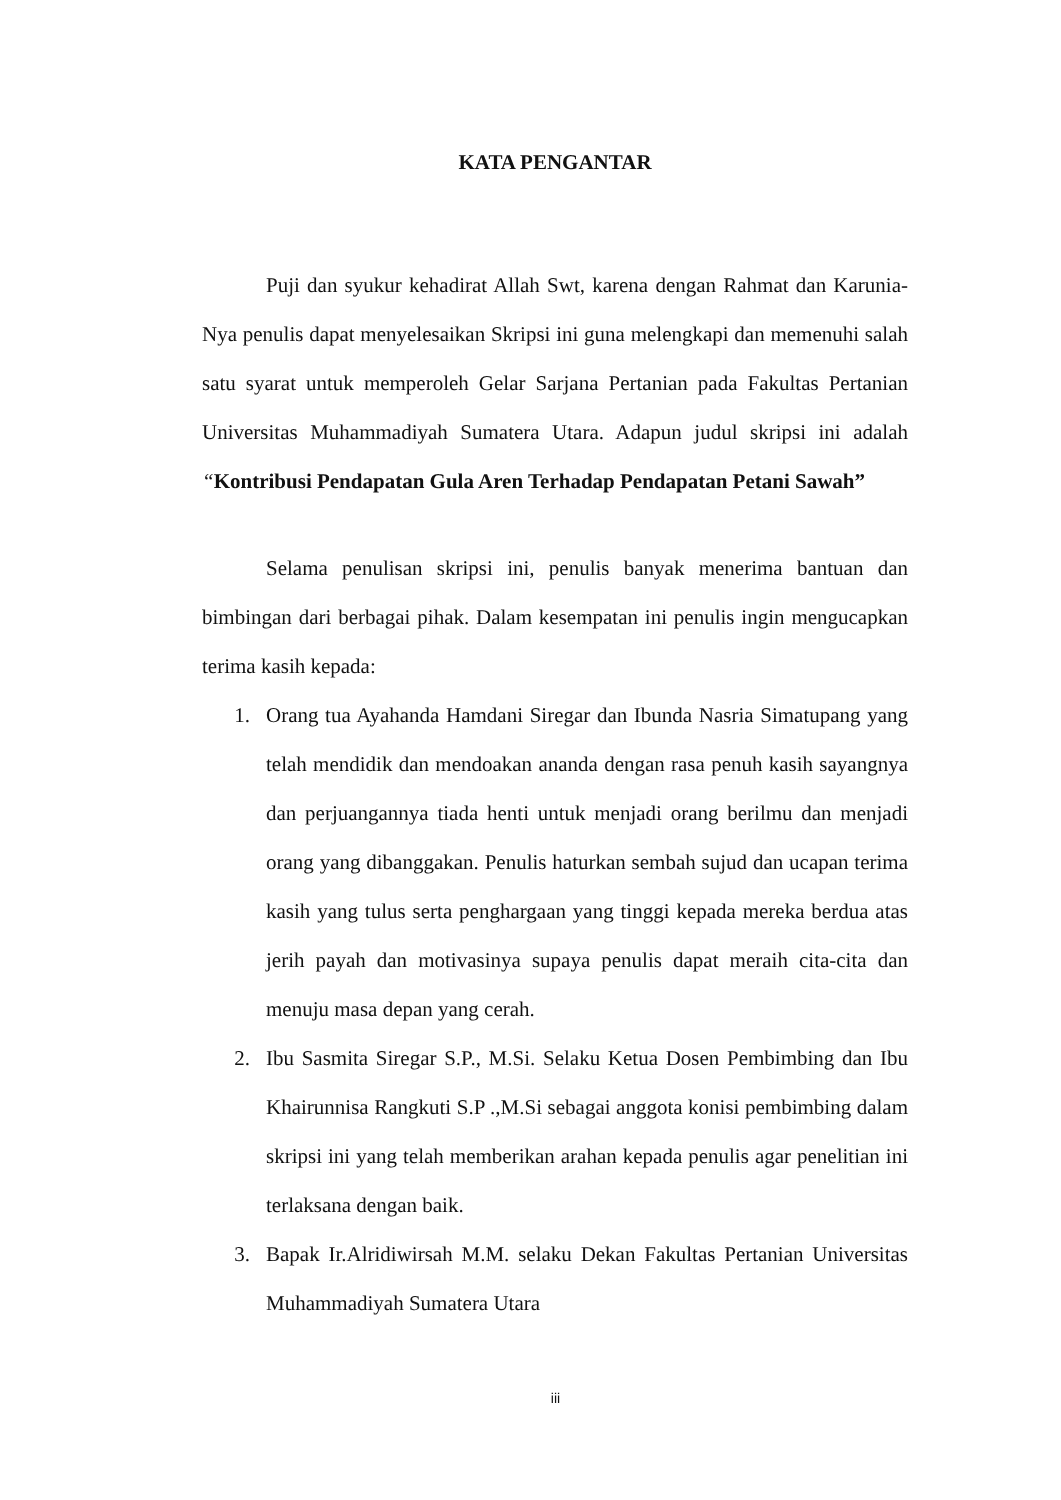KATA PENGANTAR
Puji dan syukur kehadirat Allah Swt, karena dengan Rahmat dan Karunia-Nya penulis dapat menyelesaikan Skripsi ini guna melengkapi dan memenuhi salah satu syarat untuk memperoleh Gelar Sarjana Pertanian pada Fakultas Pertanian Universitas Muhammadiyah Sumatera Utara. Adapun judul skripsi ini adalah “Kontribusi Pendapatan Gula Aren Terhadap Pendapatan Petani Sawah”
Selama penulisan skripsi ini, penulis banyak menerima bantuan dan bimbingan dari berbagai pihak. Dalam kesempatan ini penulis ingin mengucapkan terima kasih kepada:
1. Orang tua Ayahanda Hamdani Siregar dan Ibunda Nasria Simatupang yang telah mendidik dan mendoakan ananda dengan rasa penuh kasih sayangnya dan perjuangannya tiada henti untuk menjadi orang berilmu dan menjadi orang yang dibanggakan. Penulis haturkan sembah sujud dan ucapan terima kasih yang tulus serta penghargaan yang tinggi kepada mereka berdua atas jerih payah dan motivasinya supaya penulis dapat meraih cita-cita dan menuju masa depan yang cerah.
2. Ibu Sasmita Siregar S.P., M.Si. Selaku Ketua Dosen Pembimbing dan Ibu Khairunnisa Rangkuti S.P .,M.Si sebagai anggota konisi pembimbing dalam skripsi ini yang telah memberikan arahan kepada penulis agar penelitian ini terlaksana dengan baik.
3. Bapak Ir.Alridiwirsah M.M. selaku Dekan Fakultas Pertanian Universitas Muhammadiyah Sumatera Utara
iii